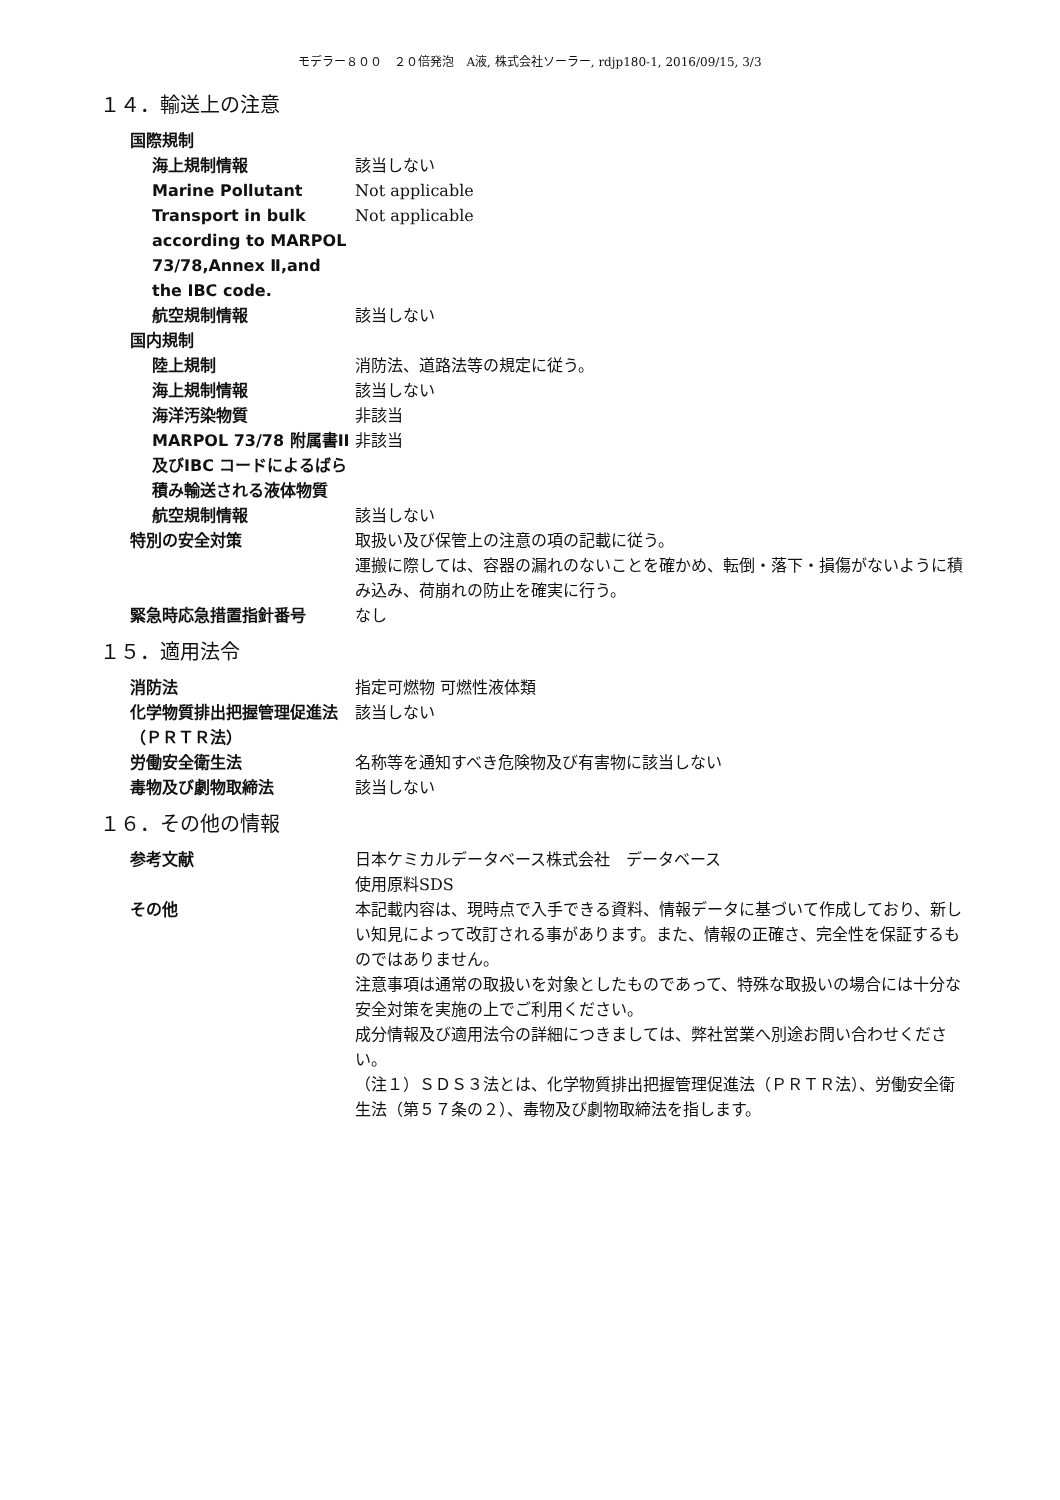モデラー８００　２０倍発泡　A液, 株式会社ソーラー, rdjp180-1, 2016/09/15, 3/3
１４．輸送上の注意
国際規制
海上規制情報 該当しない
Marine Pollutant Not applicable
Transport in bulk according to MARPOL 73/78,Annex Ⅱ,and the IBC code.
Not applicable
航空規制情報 該当しない
国内規制
陸上規制 消防法、道路法等の規定に従う。
海上規制情報 該当しない
海洋汚染物質 非該当
MARPOL 73/78 附属書II 及びIBC コードによるばら積み輸送される液体物質
非該当
航空規制情報 該当しない
特別の安全対策 取扱い及び保管上の注意の項の記載に従う。
運搬に際しては、容器の漏れのないことを確かめ、転倒・落下・損傷がないように積み込み、荷崩れの防止を確実に行う。
緊急時応急措置指針番号 なし
１５．適用法令
消防法 指定可燃物 可燃性液体類
化学物質排出把握管理促進法（ＰＲＴＲ法）
該当しない
労働安全衛生法 名称等を通知すべき危険物及び有害物に該当しない
毒物及び劇物取締法 該当しない
１６．その他の情報
参考文献 日本ケミカルデータベース株式会社　データベース
使用原料SDS
その他 本記載内容は、現時点で入手できる資料、情報データに基づいて作成しており、新しい知見によって改訂される事があります。また、情報の正確さ、完全性を保証するものではありません。
注意事項は通常の取扱いを対象としたものであって、特殊な取扱いの場合には十分な安全対策を実施の上でご利用ください。
成分情報及び適用法令の詳細につきましては、弊社営業へ別途お問い合わせください。
（注１）ＳＤＳ３法とは、化学物質排出把握管理促進法（ＰＲＴＲ法）、労働安全衛生法（第５７条の２）、毒物及び劇物取締法を指します。